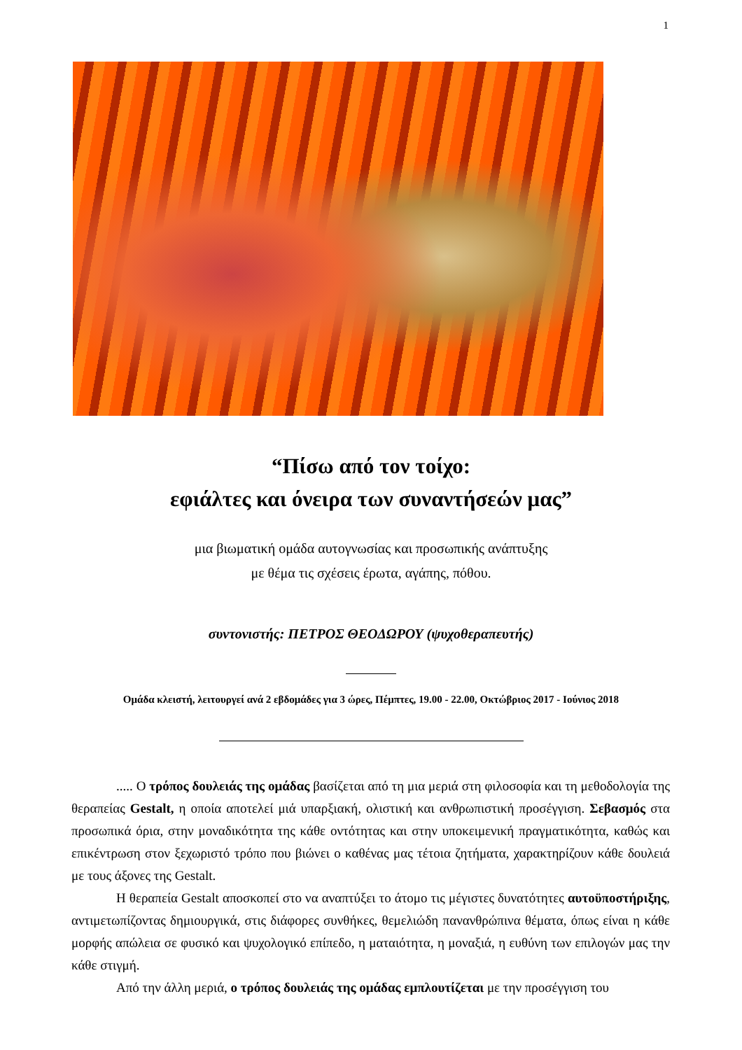1
“Πίσω από τον τοίχο:
εφιάλτες και όνειρα των συναντήσεών μας”
μια βιωματική ομάδα αυτογνωσίας και προσωπικής ανάπτυξης
με θέμα τις σχέσεις έρωτα, αγάπης, πόθου.
συντονιστής: ΠΕΤΡΟΣ ΘΕΟΔΩΡΟΥ (ψυχοθεραπευτής)
Ομάδα κλειστή, λειτουργεί ανά 2 εβδομάδες για 3 ώρες, Πέμπτες, 19.00 - 22.00, Οκτώβριος 2017 - Ιούνιος 2018
..... Ο τρόπος δουλειάς της ομάδας βασίζεται από τη μια μεριά στη φιλοσοφία και τη μεθοδολογία της θεραπείας Gestalt, η οποία αποτελεί μιά υπαρξιακή, ολιστική και ανθρωπιστική προσέγγιση. Σεβασμός στα προσωπικά όρια, στην μοναδικότητα της κάθε οντότητας και στην υποκειμενική πραγματικότητα, καθώς και επικέντρωση στον ξεχωριστό τρόπο που βιώνει ο καθένας μας τέτοια ζητήματα, χαρακτηρίζουν κάθε δουλειά με τους άξονες της Gestalt.
Η θεραπεία Gestalt αποσκοπεί στο να αναπτύξει το άτομο τις μέγιστες δυνατότητες αυτοϋποστήριξης, αντιμετωπίζοντας δημιουργικά, στις διάφορες συνθήκες, θεμελιώδη πανανθρώπινα θέματα, όπως είναι η κάθε μορφής απώλεια σε φυσικό και ψυχολογικό επίπεδο, η ματαιότητα, η μοναξιά, η ευθύνη των επιλογών μας την κάθε στιγμή.
Από την άλλη μεριά, ο τρόπος δουλειάς της ομάδας εμπλουτίζεται με την προσέγγιση του